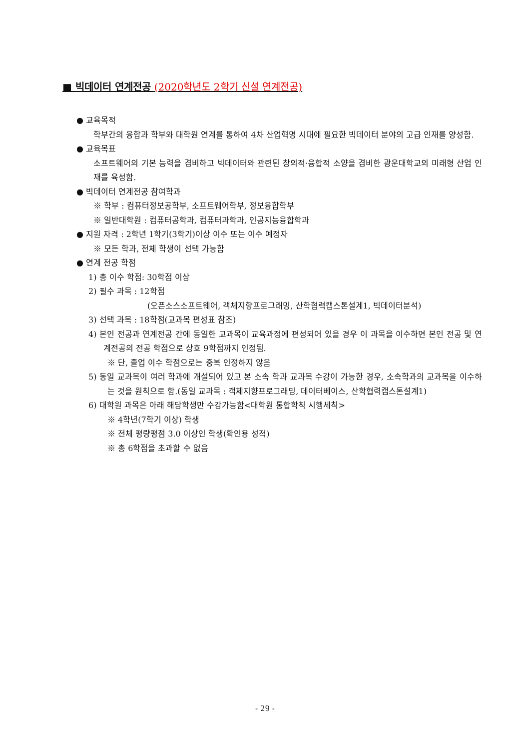■ 빅데이터 연계전공 (2020학년도 2학기 신설 연계전공)
● 교육목적
학부간의 융합과 학부와 대학원 연계를 통하여 4차 산업혁명 시대에 필요한 빅데이터 분야의 고급 인재를 양성함.
● 교육목표
소프트웨어의 기본 능력을 겸비하고 빅데이터와 관련된 창의적·융합적 소양을 겸비한 광운대학교의 미래형 산업 인재를 육성함.
● 빅데이터 연계전공 참여학과
※ 학부 : 컴퓨터정보공학부, 소프트웨어학부, 정보융합학부
※ 일반대학원 : 컴퓨터공학과, 컴퓨터과학과, 인공지능융합학과
● 지원 자격 : 2학년 1학기(3학기)이상 이수 또는 이수 예정자
※ 모든 학과, 전체 학생이 선택 가능함
● 연계 전공 학점
1) 총 이수 학점: 30학점 이상
2) 필수 과목 : 12학점
(오픈소스소프트웨어, 객체지향프로그래밍, 산학협력캡스톤설계1, 빅데이터분석)
3) 선택 과목 : 18학점(교과목 편성표 참조)
4) 본인 전공과 연계전공 간에 동일한 교과목이 교육과정에 편성되어 있을 경우 이 과목을 이수하면 본인 전공 및 연계전공의 전공 학점으로 상호 9학점까지 인정됨.
※ 단, 졸업 이수 학점으로는 중복 인정하지 않음
5) 동일 교과목이 여러 학과에 개설되어 있고 본 소속 학과 교과목 수강이 가능한 경우, 소속학과의 교과목을 이수하는 것을 원칙으로 함.(동일 교과목 : 객체지향프로그래밍, 데이터베이스, 산학협력캡스톤설계1)
6) 대학원 과목은 아래 해당학생만 수강가능함<대학원 통합학칙 시행세칙>
※ 4학년(7학기 이상) 학생
※ 전체 평량평점 3.0 이상인 학생(확인용 성적)
※ 총 6학점을 초과할 수 없음
- 29 -